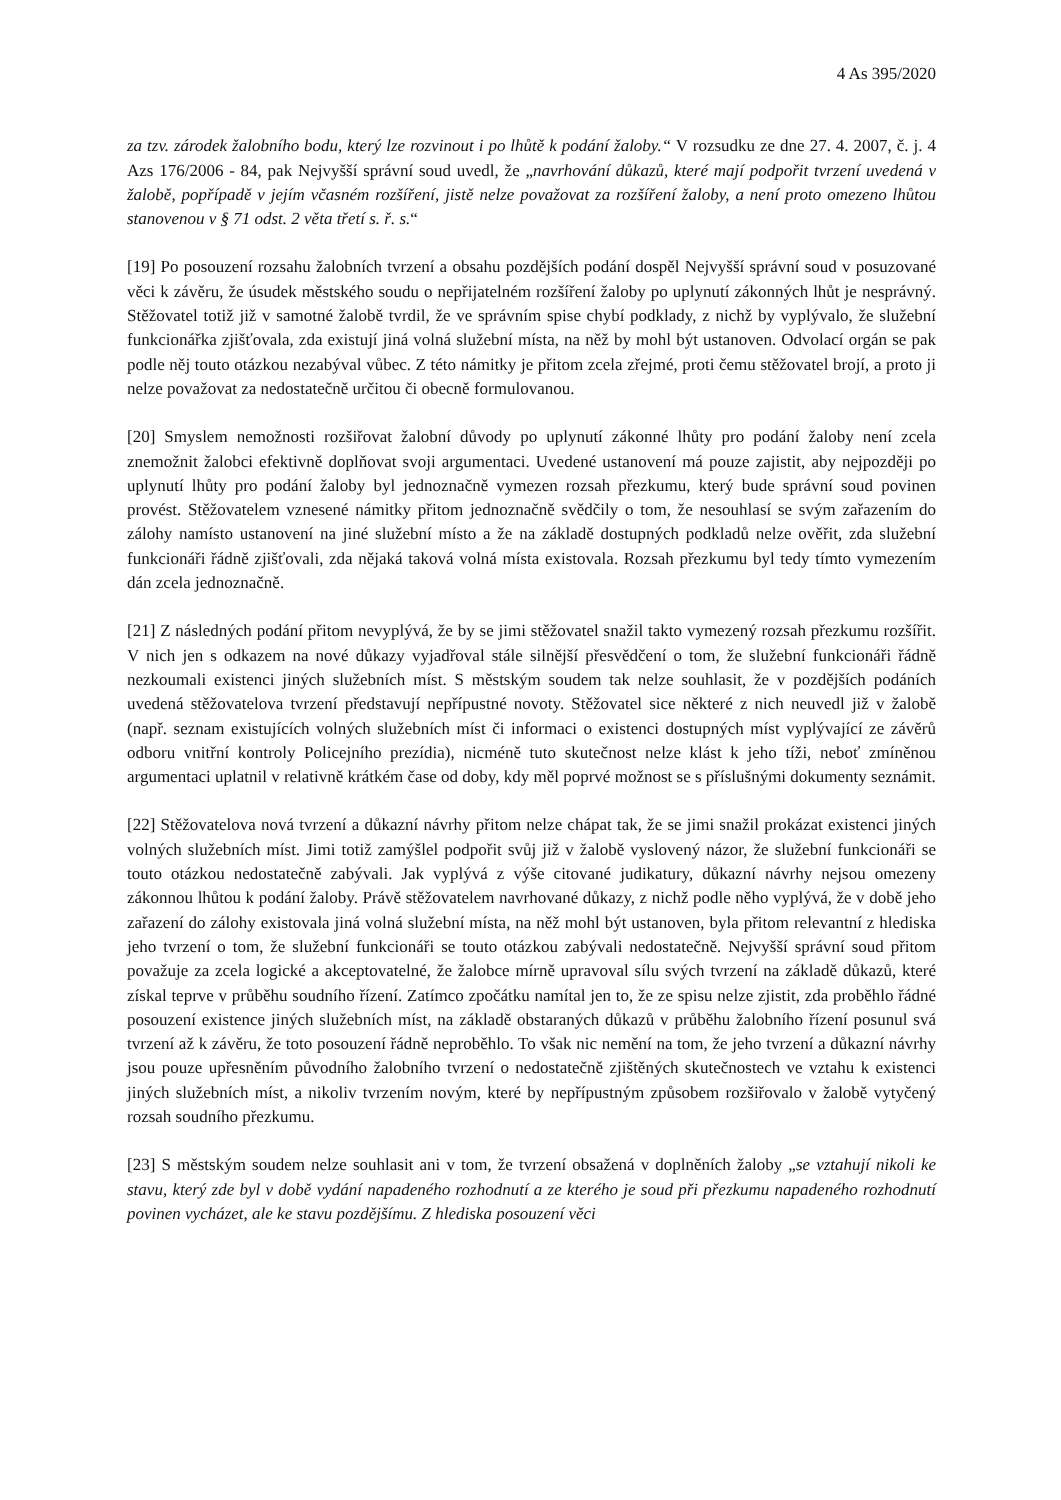4 As 395/2020
za tzv. zárodek žalobního bodu, který lze rozvinout i po lhůtě k podání žaloby.“ V rozsudku ze dne 27. 4. 2007, č. j. 4 Azs 176/2006 - 84, pak Nejvyšší správní soud uvedl, že „navrhování důkazů, které mají podpořit tvrzení uvedená v žalobě, popřípadě v jejím včasném rozšíření, jistě nelze považovat za rozšíření žaloby, a není proto omezeno lhůtou stanovenou v § 71 odst. 2 věta třetí s. ř. s.“
[19] Po posouzení rozsahu žalobních tvrzení a obsahu pozdějších podání dospěl Nejvyšší správní soud v posuzované věci k závěru, že úsudek městského soudu o nepřijatelném rozšíření žaloby po uplynutí zákonných lhůt je nesprávný. Stěžovatel totiž již v samotné žalobě tvrdil, že ve správním spise chybí podklady, z nichž by vyplývalo, že služební funkcionářka zjišťovala, zda existují jiná volná služební místa, na něž by mohl být ustanoven. Odvolací orgán se pak podle něj touto otázkou nezabýval vůbec. Z této námitky je přitom zcela zřejmé, proti čemu stěžovatel brojí, a proto ji nelze považovat za nedostatečně určitou či obecně formulovanou.
[20] Smyslem nemožnosti rozšiřovat žalobní důvody po uplynutí zákonné lhůty pro podání žaloby není zcela znemožnit žalobci efektivně doplňovat svoji argumentaci. Uvedené ustanovení má pouze zajistit, aby nejpozději po uplynutí lhůty pro podání žaloby byl jednoznačně vymezen rozsah přezkumu, který bude správní soud povinen provést. Stěžovatelem vznesené námitky přitom jednoznačně svědčily o tom, že nesouhlasí se svým zařazením do zálohy namísto ustanovení na jiné služební místo a že na základě dostupných podkladů nelze ověřit, zda služební funkcionáři řádně zjišťovali, zda nějaká taková volná místa existovala. Rozsah přezkumu byl tedy tímto vymezením dán zcela jednoznačně.
[21] Z následných podání přitom nevyplývá, že by se jimi stěžovatel snažil takto vymezený rozsah přezkumu rozšířit. V nich jen s odkazem na nové důkazy vyjadřoval stále silnější přesvědčení o tom, že služební funkcionáři řádně nezkoumali existenci jiných služebních míst. S městským soudem tak nelze souhlasit, že v pozdějších podáních uvedená stěžovatelova tvrzení představují nepřípustné novoty. Stěžovatel sice některé z nich neuvedl již v žalobě (např. seznam existujících volných služebních míst či informaci o existenci dostupných míst vyplývající ze závěrů odboru vnitřní kontroly Policejního prezídia), nicméně tuto skutečnost nelze klást k jeho tíži, neboť zmíněnou argumentaci uplatnil v relativně krátkém čase od doby, kdy měl poprvé možnost se s příslušnými dokumenty seznámit.
[22] Stěžovatelova nová tvrzení a důkazní návrhy přitom nelze chápat tak, že se jimi snažil prokázat existenci jiných volných služebních míst. Jimi totiž zamýšlel podpořit svůj již v žalobě vyslovený názor, že služební funkcionáři se touto otázkou nedostatečně zabývali. Jak vyplývá z výše citované judikatury, důkazní návrhy nejsou omezeny zákonnou lhůtou k podání žaloby. Právě stěžovatelem navrhované důkazy, z nichž podle něho vyplývá, že v době jeho zařazení do zálohy existovala jiná volná služební místa, na něž mohl být ustanoven, byla přitom relevantní z hlediska jeho tvrzení o tom, že služební funkcionáři se touto otázkou zabývali nedostatečně. Nejvyšší správní soud přitom považuje za zcela logické a akceptovatelné, že žalobce mírně upravoval sílu svých tvrzení na základě důkazů, které získal teprve v průběhu soudního řízení. Zatímco zpočátku namítal jen to, že ze spisu nelze zjistit, zda proběhlo řádné posouzení existence jiných služebních míst, na základě obstaraných důkazů v průběhu žalobního řízení posunul svá tvrzení až k závěru, že toto posouzení řádně neproběhlo. To však nic nemění na tom, že jeho tvrzení a důkazní návrhy jsou pouze upřesněním původního žalobního tvrzení o nedostatečně zjištěných skutečnostech ve vztahu k existenci jiných služebních míst, a nikoliv tvrzením novým, které by nepřípustným způsobem rozšiřovalo v žalobě vytyčený rozsah soudního přezkumu.
[23] S městským soudem nelze souhlasit ani v tom, že tvrzení obsažená v doplněních žaloby „se vztahují nikoli ke stavu, který zde byl v době vydání napadeného rozhodnutí a ze kterého je soud při přezkumu napadeného rozhodnutí povinen vycházet, ale ke stavu pozdějšímu. Z hlediska posouzení věci